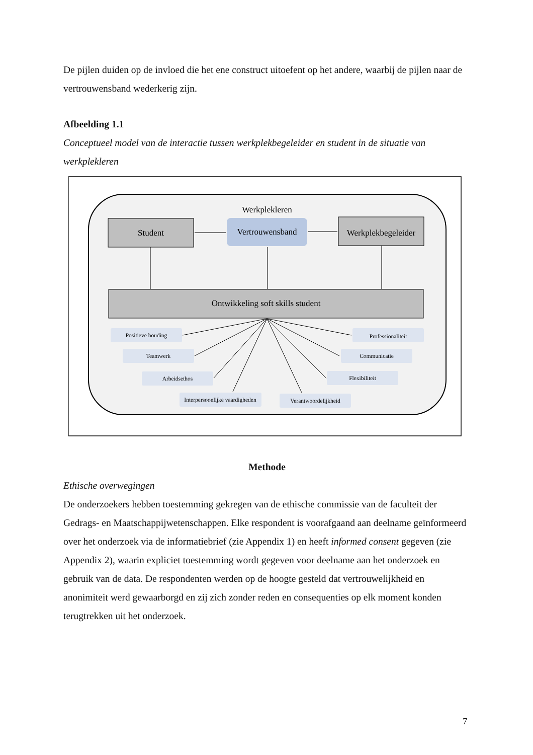De pijlen duiden op de invloed die het ene construct uitoefent op het andere, waarbij de pijlen naar de vertrouwensband wederkerig zijn.
Afbeelding 1.1
Conceptueel model van de interactie tussen werkplekbegeleider en student in de situatie van werkplekleren
Werkplekleren
Student
Vertrouwensband
Werkplekbegeleider
Ontwikkeling soft skills student
Positieve houding
Teamwerk
Arbeidsethos
Interpersoonlijke vaardigheden
Verantwoordelijkheid
Flexibiliteit
Communicatie
Professionaliteit
Methode
Ethische overwegingen
De onderzoekers hebben toestemming gekregen van de ethische commissie van de faculteit der Gedrags- en Maatschappijwetenschappen. Elke respondent is voorafgaand aan deelname geïnformeerd over het onderzoek via de informatiebrief (zie Appendix 1) en heeft informed consent gegeven (zie Appendix 2), waarin expliciet toestemming wordt gegeven voor deelname aan het onderzoek en gebruik van de data. De respondenten werden op de hoogte gesteld dat vertrouwelijkheid en anonimiteit werd gewaarborgd en zij zich zonder reden en consequenties op elk moment konden terugtrekken uit het onderzoek.
7